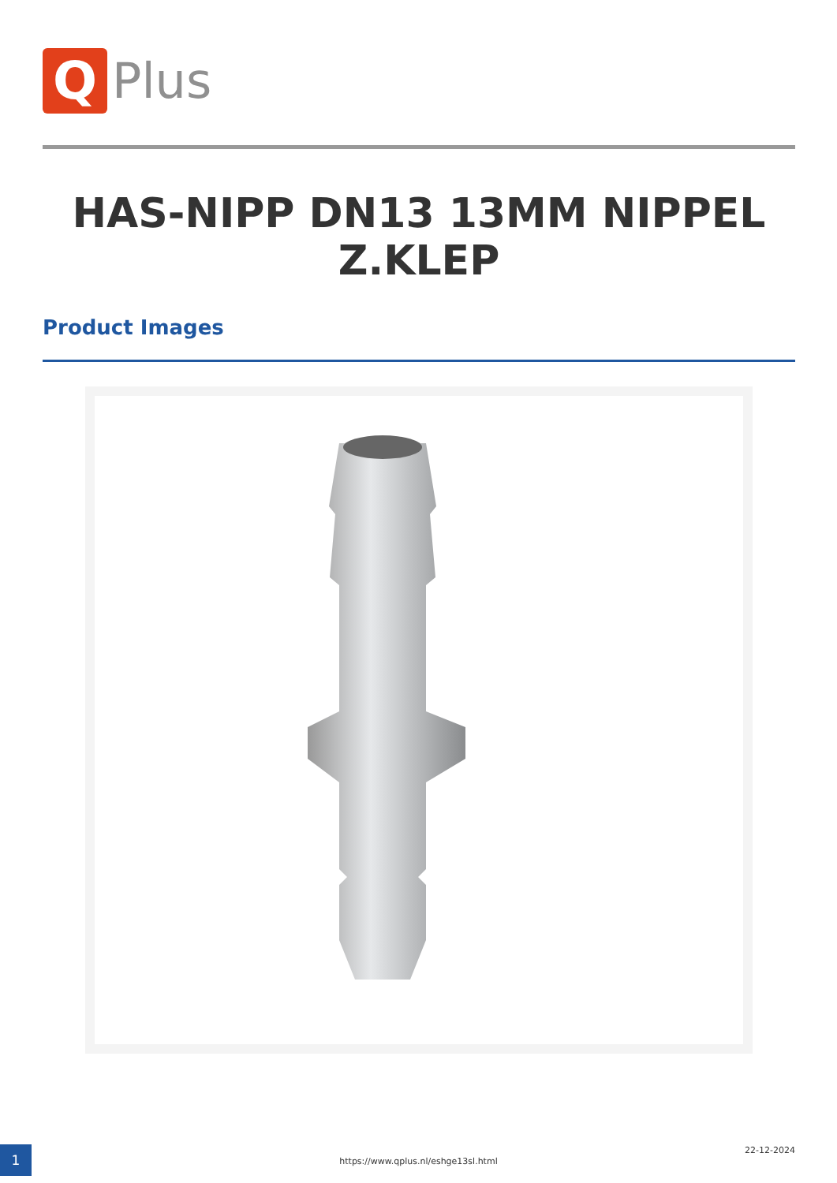Q
Plus
HAS-NIPP DN13 13MM NIPPEL Z.KLEP
Product Images
1
https://www.qplus.nl/eshge13sl.html
22-12-2024